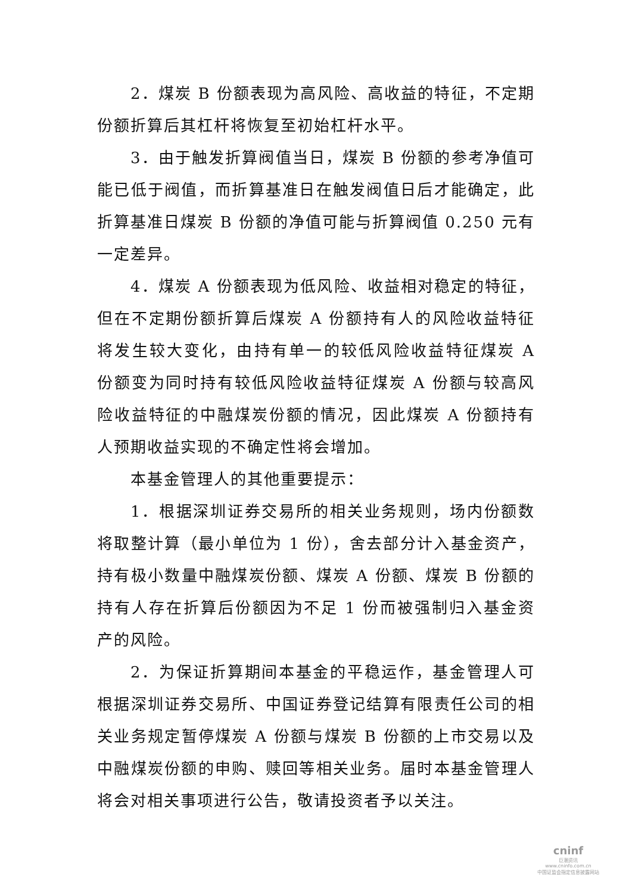2．煤炭 B 份额表现为高风险、高收益的特征，不定期份额折算后其杠杆将恢复至初始杠杆水平。
3．由于触发折算阀值当日，煤炭 B 份额的参考净值可能已低于阀值，而折算基准日在触发阀值日后才能确定，此折算基准日煤炭 B 份额的净值可能与折算阀值 0.250 元有一定差异。
4．煤炭 A 份额表现为低风险、收益相对稳定的特征，但在不定期份额折算后煤炭 A 份额持有人的风险收益特征将发生较大变化，由持有单一的较低风险收益特征煤炭 A 份额变为同时持有较低风险收益特征煤炭 A 份额与较高风险收益特征的中融煤炭份额的情况，因此煤炭 A 份额持有人预期收益实现的不确定性将会增加。
本基金管理人的其他重要提示：
1．根据深圳证券交易所的相关业务规则，场内份额数将取整计算（最小单位为 1 份），舍去部分计入基金资产，持有极小数量中融煤炭份额、煤炭 A 份额、煤炭 B 份额的持有人存在折算后份额因为不足 1 份而被强制归入基金资产的风险。
2．为保证折算期间本基金的平稳运作，基金管理人可根据深圳证券交易所、中国证券登记结算有限责任公司的相关业务规定暂停煤炭 A 份额与煤炭 B 份额的上市交易以及中融煤炭份额的申购、赎回等相关业务。届时本基金管理人将会对相关事项进行公告，敬请投资者予以关注。
cninf
巨潮资讯
www.cninfo.com.cn
中国证监会指定信息披露网站